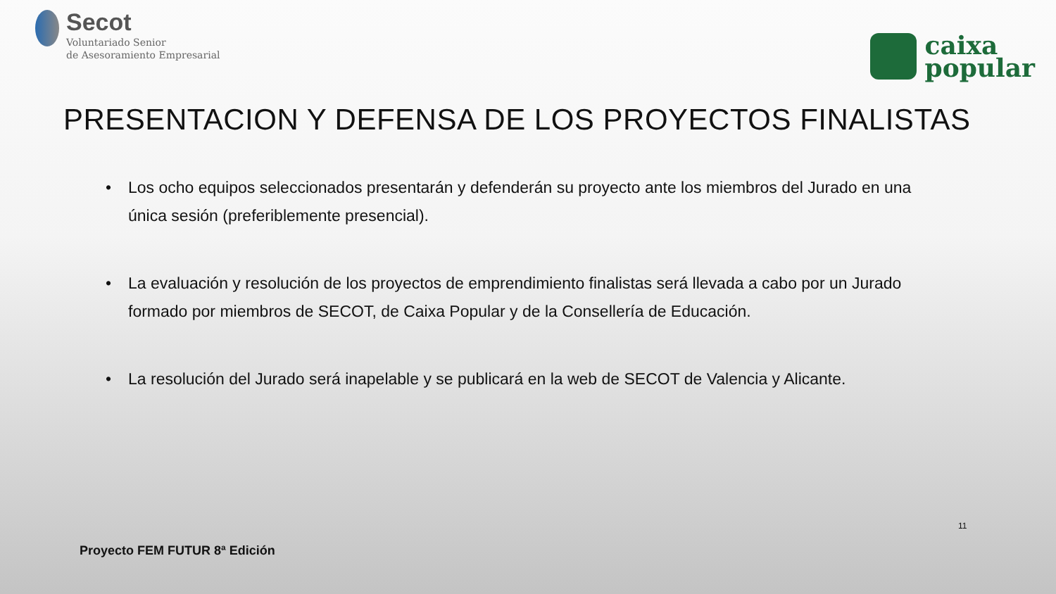Secot
Voluntariado Senior
de Asesoramiento Empresarial
caixa
popular
PRESENTACION Y DEFENSA DE LOS PROYECTOS FINALISTAS
• Los ocho equipos seleccionados presentarán y defenderán su proyecto ante los miembros del Jurado en una única sesión (preferiblemente presencial).
• La evaluación y resolución de los proyectos de emprendimiento finalistas será llevada a cabo por un Jurado formado por miembros de SECOT, de Caixa Popular y de la Consellería de Educación.
• La resolución del Jurado será inapelable y se publicará en la web de SECOT de Valencia y Alicante.
11
Proyecto FEM FUTUR 8ª Edición